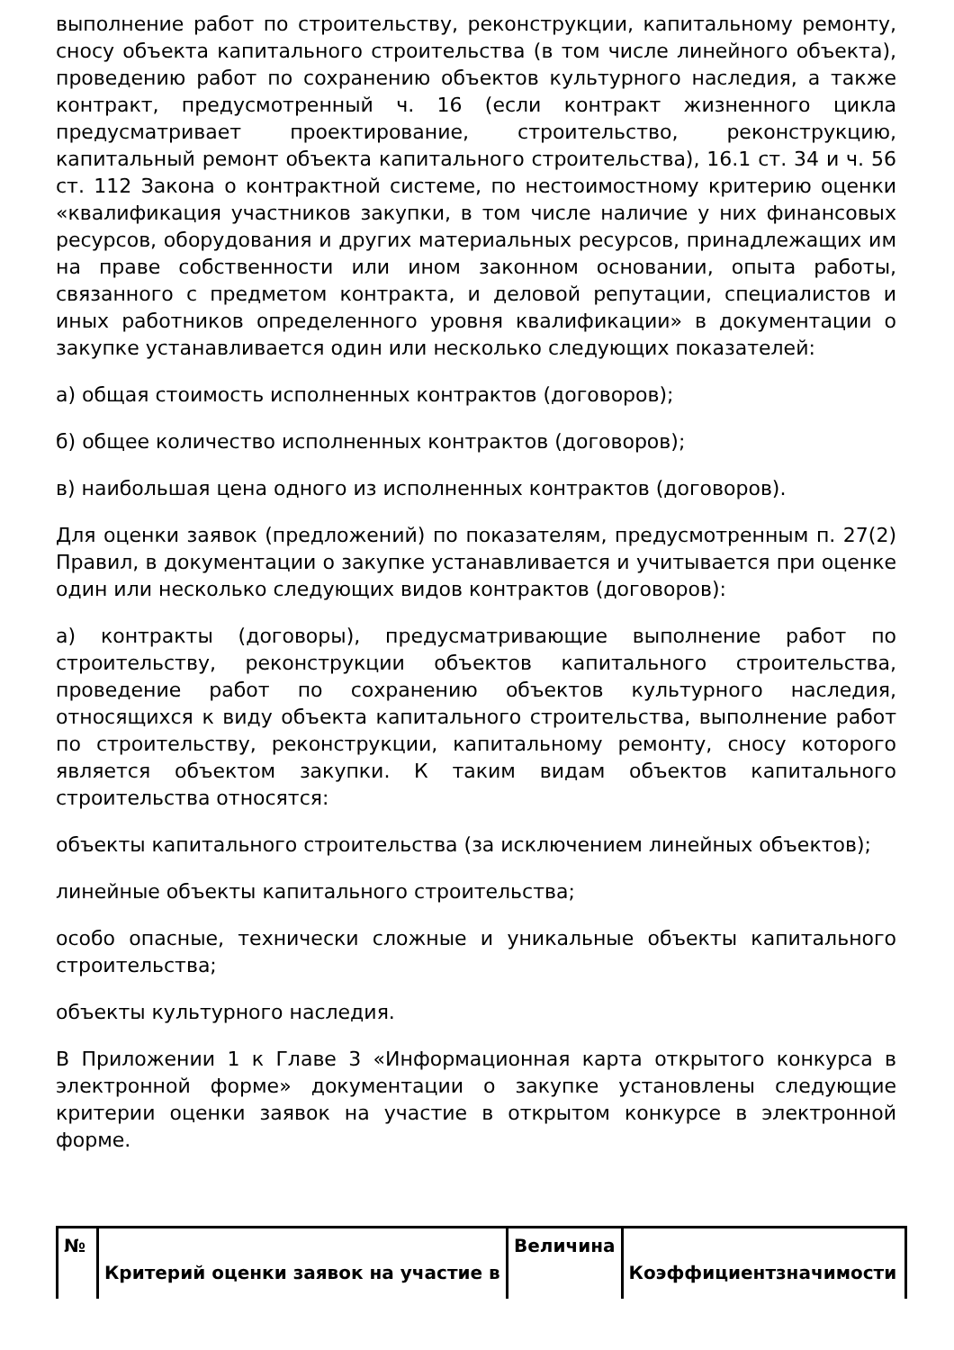выполнение работ по строительству, реконструкции, капитальному ремонту, сносу объекта капитального строительства (в том числе линейного объекта), проведению работ по сохранению объектов культурного наследия, а также контракт, предусмотренный ч. 16 (если контракт жизненного цикла предусматривает проектирование, строительство, реконструкцию, капитальный ремонт объекта капитального строительства), 16.1 ст. 34 и ч. 56 ст. 112 Закона о контрактной системе, по нестоимостному критерию оценки «квалификация участников закупки, в том числе наличие у них финансовых ресурсов, оборудования и других материальных ресурсов, принадлежащих им на праве собственности или ином законном основании, опыта работы, связанного с предметом контракта, и деловой репутации, специалистов и иных работников определенного уровня квалификации» в документации о закупке устанавливается один или несколько следующих показателей:
а) общая стоимость исполненных контрактов (договоров);
б) общее количество исполненных контрактов (договоров);
в) наибольшая цена одного из исполненных контрактов (договоров).
Для оценки заявок (предложений) по показателям, предусмотренным п. 27(2) Правил, в документации о закупке устанавливается и учитывается при оценке один или несколько следующих видов контрактов (договоров):
а) контракты (договоры), предусматривающие выполнение работ по строительству, реконструкции объектов капитального строительства, проведение работ по сохранению объектов культурного наследия, относящихся к виду объекта капитального строительства, выполнение работ по строительству, реконструкции, капитальному ремонту, сносу которого является объектом закупки. К таким видам объектов капитального строительства относятся:
объекты капитального строительства (за исключением линейных объектов);
линейные объекты капитального строительства;
особо опасные, технически сложные и уникальные объекты капитального строительства;
объекты культурного наследия.
В Приложении 1 к Главе 3 «Информационная карта открытого конкурса в электронной форме» документации о закупке установлены следующие критерии оценки заявок на участие в открытом конкурсе в электронной форме.
| № | Критерий оценки заявок на участие в | Величина | Коэффициентзначимости |